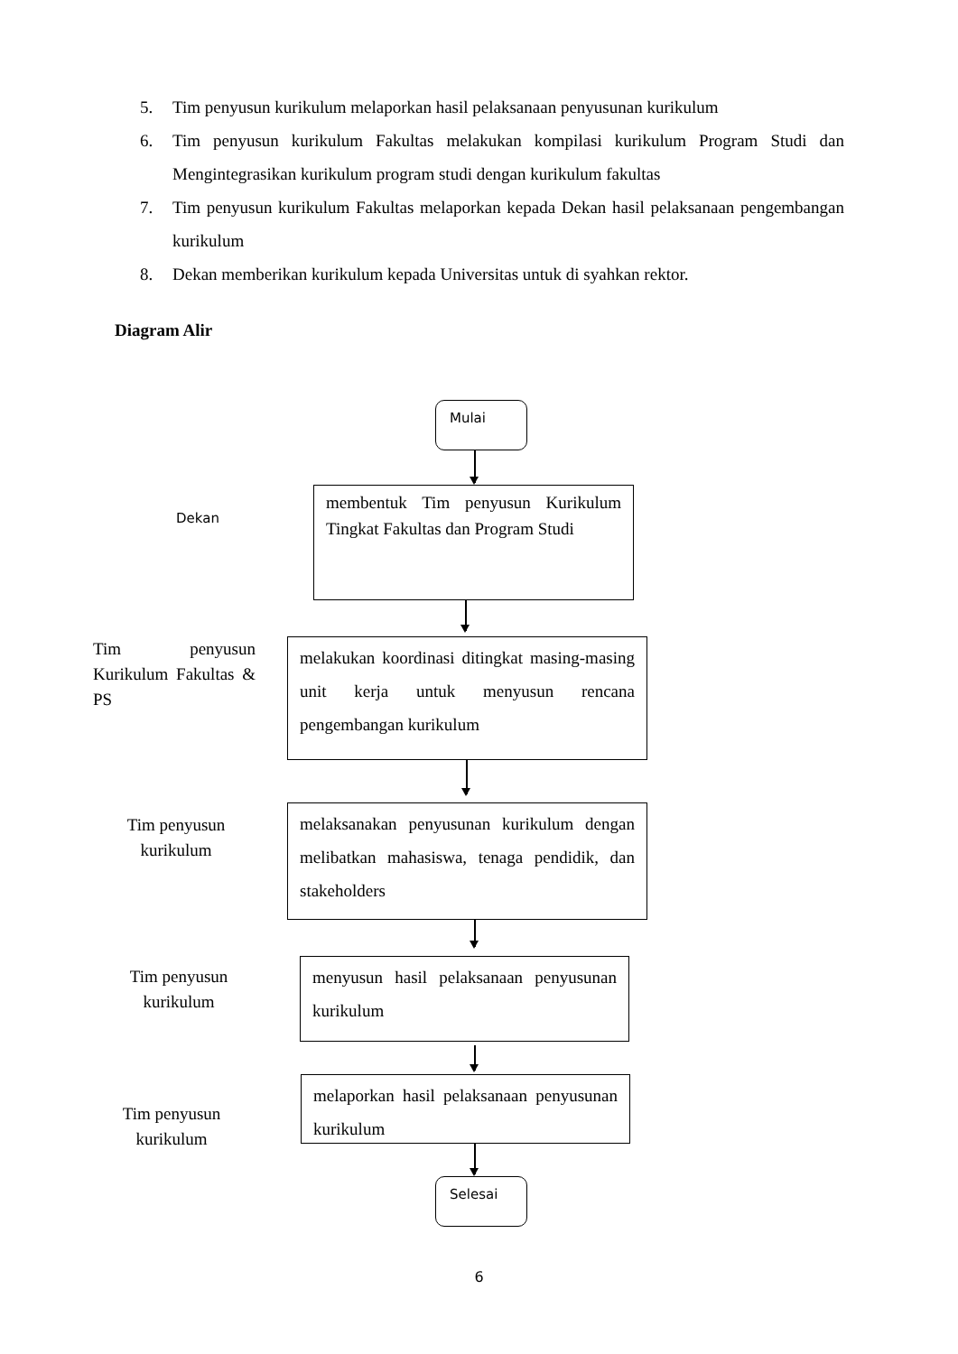5. Tim penyusun kurikulum melaporkan hasil pelaksanaan penyusunan kurikulum
6. Tim penyusun kurikulum Fakultas melakukan kompilasi kurikulum Program Studi dan Mengintegrasikan kurikulum program studi dengan kurikulum fakultas
7. Tim penyusun kurikulum Fakultas melaporkan kepada Dekan hasil pelaksanaan pengembangan kurikulum
8. Dekan memberikan kurikulum kepada Universitas untuk di syahkan rektor.
Diagram Alir
Mulai
Dekan
membentuk Tim penyusun Kurikulum Tingkat Fakultas dan Program Studi
Tim penyusun Kurikulum Fakultas & PS
melakukan koordinasi ditingkat masing-masing unit kerja untuk menyusun rencana pengembangan kurikulum
Tim penyusun kurikulum
melaksanakan penyusunan kurikulum dengan melibatkan mahasiswa, tenaga pendidik, dan stakeholders
Tim penyusun kurikulum
menyusun hasil pelaksanaan penyusunan kurikulum
Tim penyusun kurikulum
melaporkan hasil pelaksanaan penyusunan kurikulum
Selesai
6